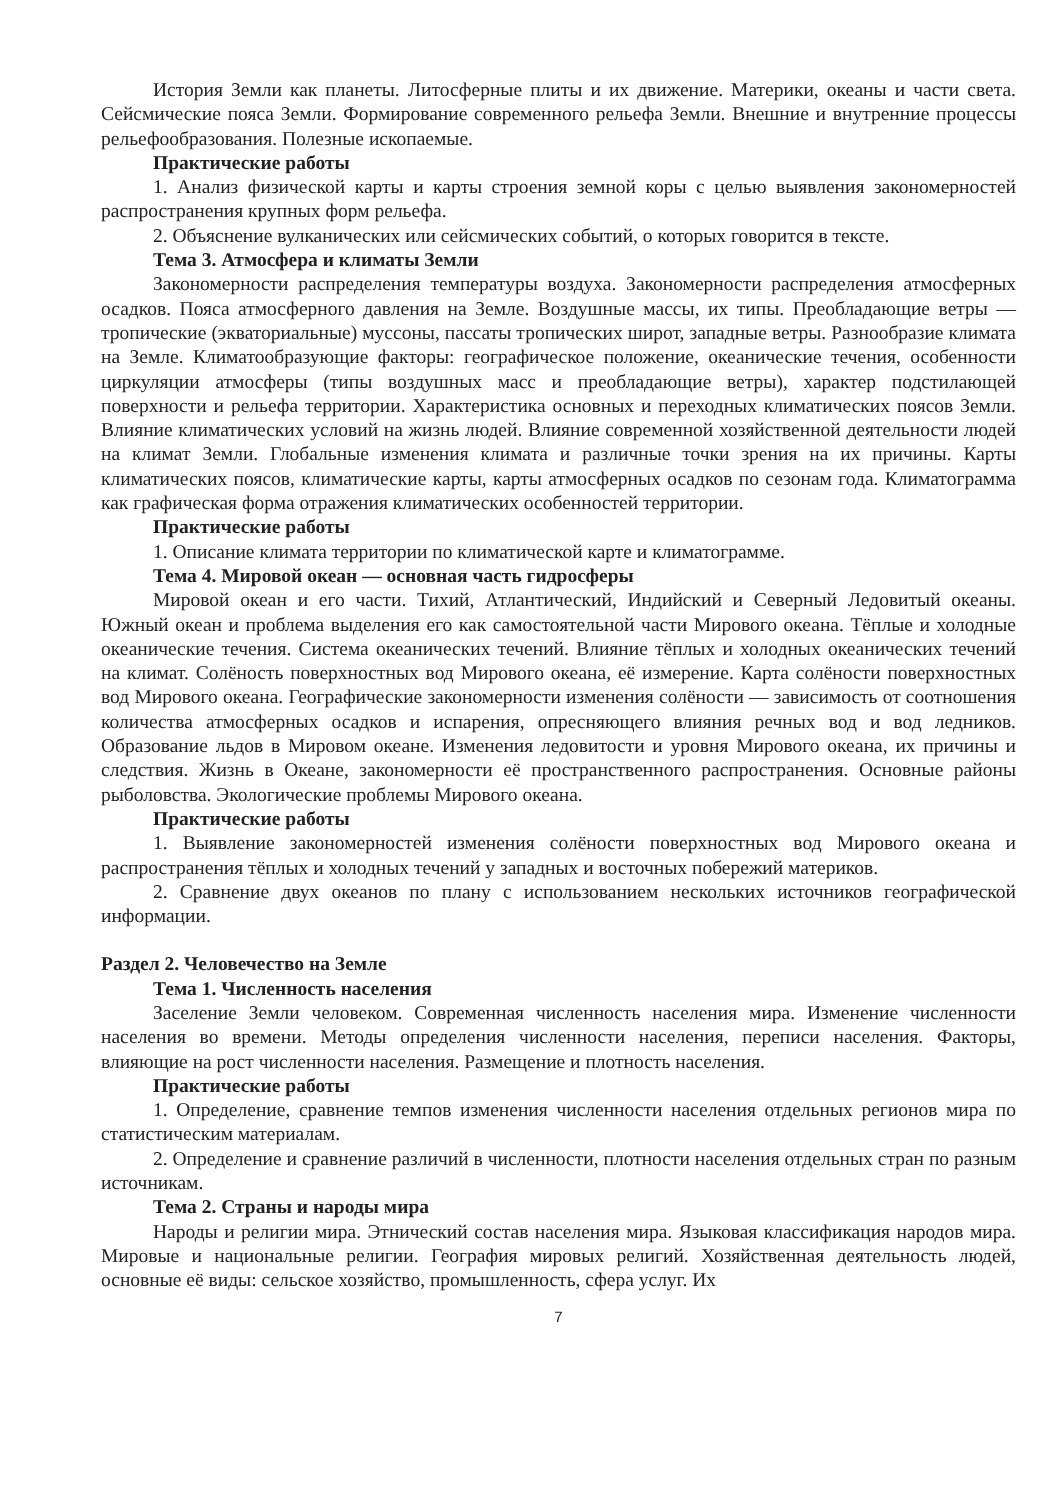История Земли как планеты. Литосферные плиты и их движение. Материки, океаны и части света. Сейсмические пояса Земли. Формирование современного рельефа Земли. Внешние и внутренние процессы рельефообразования. Полезные ископаемые.
Практические работы
1. Анализ физической карты и карты строения земной коры с целью выявления закономерностей распространения крупных форм рельефа.
2. Объяснение вулканических или сейсмических событий, о которых говорится в тексте.
Тема 3. Атмосфера и климаты Земли
Закономерности распределения температуры воздуха. Закономерности распределения атмосферных осадков. Пояса атмосферного давления на Земле. Воздушные массы, их типы. Преобладающие ветры — тропические (экваториальные) муссоны, пассаты тропических широт, западные ветры. Разнообразие климата на Земле. Климатообразующие факторы: географическое положение, океанические течения, особенности циркуляции атмосферы (типы воздушных масс и преобладающие ветры), характер подстилающей поверхности и рельефа территории. Характеристика основных и переходных климатических поясов Земли. Влияние климатических условий на жизнь людей. Влияние современной хозяйственной деятельности людей на климат Земли. Глобальные изменения климата и различные точки зрения на их причины. Карты климатических поясов, климатические карты, карты атмосферных осадков по сезонам года. Климатограмма как графическая форма отражения климатических особенностей территории.
Практические работы
1. Описание климата территории по климатической карте и климатограмме.
Тема 4. Мировой океан — основная часть гидросферы
Мировой океан и его части. Тихий, Атлантический, Индийский и Северный Ледовитый океаны. Южный океан и проблема выделения его как самостоятельной части Мирового океана. Тёплые и холодные океанические течения. Система океанических течений. Влияние тёплых и холодных океанических течений на климат. Солёность поверхностных вод Мирового океана, её измерение. Карта солёности поверхностных вод Мирового океана. Географические закономерности изменения солёности — зависимость от соотношения количества атмосферных осадков и испарения, опресняющего влияния речных вод и вод ледников. Образование льдов в Мировом океане. Изменения ледовитости и уровня Мирового океана, их причины и следствия. Жизнь в Океане, закономерности её пространственного распространения. Основные районы рыболовства. Экологические проблемы Мирового океана.
Практические работы
1. Выявление закономерностей изменения солёности поверхностных вод Мирового океана и распространения тёплых и холодных течений у западных и восточных побережий материков.
2. Сравнение двух океанов по плану с использованием нескольких источников географической информации.
Раздел 2. Человечество на Земле
Тема 1. Численность населения
Заселение Земли человеком. Современная численность населения мира. Изменение численности населения во времени. Методы определения численности населения, переписи населения. Факторы, влияющие на рост численности населения. Размещение и плотность населения.
Практические работы
1. Определение, сравнение темпов изменения численности населения отдельных регионов мира по статистическим материалам.
2. Определение и сравнение различий в численности, плотности населения отдельных стран по разным источникам.
Тема 2. Страны и народы мира
Народы и религии мира. Этнический состав населения мира. Языковая классификация народов мира. Мировые и национальные религии. География мировых религий. Хозяйственная деятельность людей, основные её виды: сельское хозяйство, промышленность, сфера услуг. Их
7